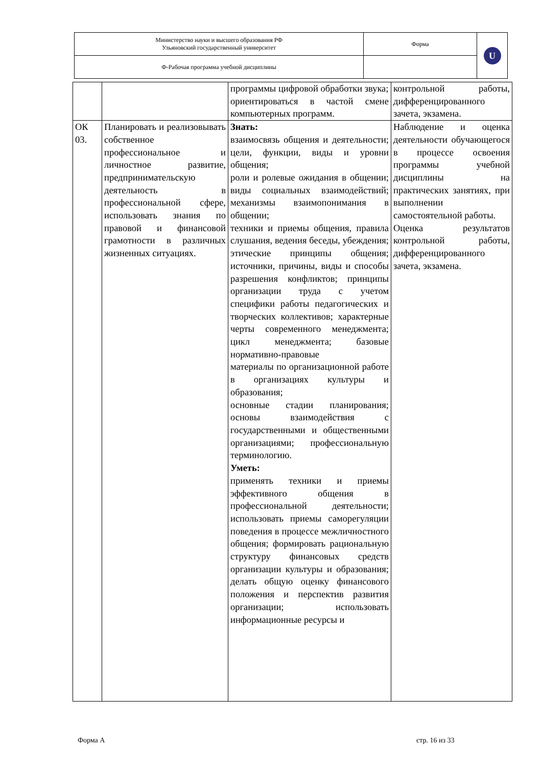| Министерство науки и высшего образования РФ Ульяновский государственный университет | Форма | U |
| Ф-Рабочая программа учебной дисциплины | | |
| | | программы цифровой обработки звука; ориентироваться в частой смене компьютерных программ. | контрольной работы, дифференцированного зачета, экзамена. |
| ОК 03. | Планировать и реализовывать собственное профессиональное и личностное развитие, предпринимательскую деятельность в профессиональной сфере, использовать знания по правовой и финансовой грамотности в различных жизненных ситуациях. | Знать: взаимосвязь общения и деятельности; цели, функции, виды и уровни общения; роли и ролевые ожидания в общении; виды социальных взаимодействий; механизмы взаимопонимания в общении; техники и приемы общения, правила слушания, ведения беседы, убеждения; этические принципы общения; источники, причины, виды и способы разрешения конфликтов; принципы организации труда с учетом специфики работы педагогических и творческих коллективов; характерные черты современного менеджмента; цикл менеджмента; базовые нормативно-правовые материалы по организационной работе в организациях культуры и образования; основные стадии планирования; основы взаимодействия с государственными и общественными организациями; профессиональную терминологию. Уметь: применять техники и приемы эффективного общения в профессиональной деятельности; использовать приемы саморегуляции поведения в процессе межличностного общения; формировать рациональную структуру финансовых средств организации культуры и образования; делать общую оценку финансового положения и перспектив развития организации; использовать информационные ресурсы и | Наблюдение и оценка деятельности обучающегося в процессе освоения программы учебной дисциплины на практических занятиях, при выполнении самостоятельной работы. Оценка результатов контрольной работы, дифференцированного зачета, экзамена. |
Форма А стр. 16 из 33